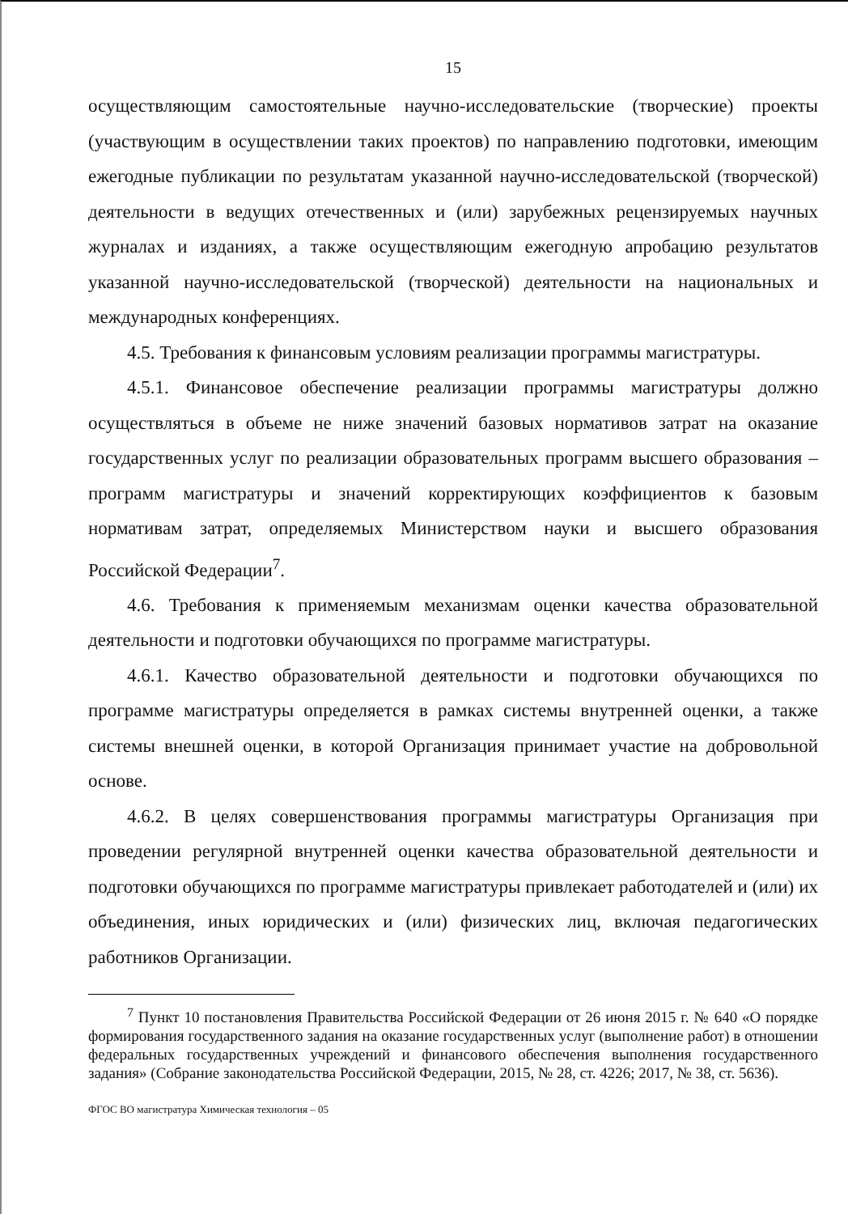15
осуществляющим самостоятельные научно-исследовательские (творческие) проекты (участвующим в осуществлении таких проектов) по направлению подготовки, имеющим ежегодные публикации по результатам указанной научно-исследовательской (творческой) деятельности в ведущих отечественных и (или) зарубежных рецензируемых научных журналах и изданиях, а также осуществляющим ежегодную апробацию результатов указанной научно-исследовательской (творческой) деятельности на национальных и международных конференциях.
4.5. Требования к финансовым условиям реализации программы магистратуры.
4.5.1. Финансовое обеспечение реализации программы магистратуры должно осуществляться в объеме не ниже значений базовых нормативов затрат на оказание государственных услуг по реализации образовательных программ высшего образования – программ магистратуры и значений корректирующих коэффициентов к базовым нормативам затрат, определяемых Министерством науки и высшего образования Российской Федерации<sup>7</sup>.
4.6. Требования к применяемым механизмам оценки качества образовательной деятельности и подготовки обучающихся по программе магистратуры.
4.6.1. Качество образовательной деятельности и подготовки обучающихся по программе магистратуры определяется в рамках системы внутренней оценки, а также системы внешней оценки, в которой Организация принимает участие на добровольной основе.
4.6.2. В целях совершенствования программы магистратуры Организация при проведении регулярной внутренней оценки качества образовательной деятельности и подготовки обучающихся по программе магистратуры привлекает работодателей и (или) их объединения, иных юридических и (или) физических лиц, включая педагогических работников Организации.
<sup>7</sup> Пункт 10 постановления Правительства Российской Федерации от 26 июня 2015 г. № 640 «О порядке формирования государственного задания на оказание государственных услуг (выполнение работ) в отношении федеральных государственных учреждений и финансового обеспечения выполнения государственного задания» (Собрание законодательства Российской Федерации, 2015, № 28, ст. 4226; 2017, № 38, ст. 5636).
ФГОС ВО магистратура Химическая технология – 05